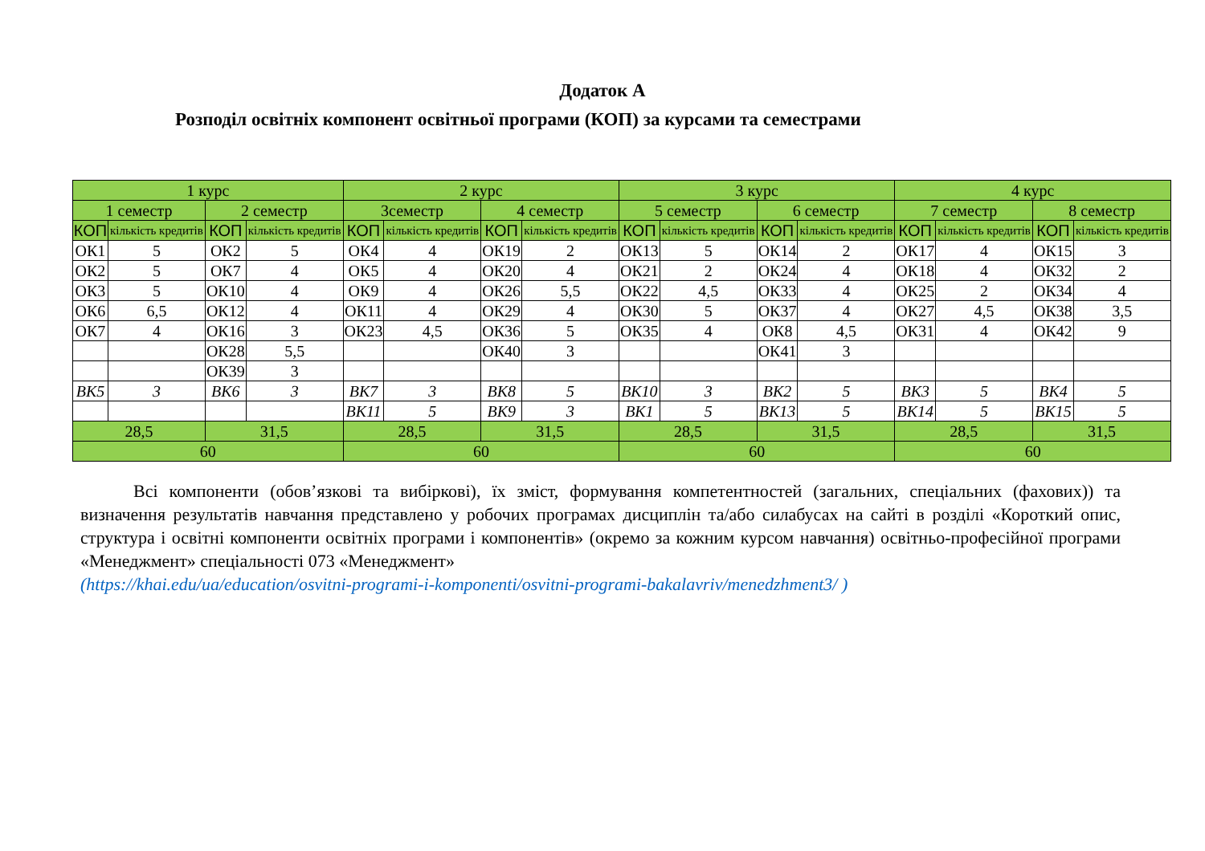Додаток А
Розподіл освітніх компонент освітньої програми (КОП) за курсами та семестрами
| 1 курс | | | | 2 курс | | | | 3 курс | | | | 4 курс | | | |
| --- | --- | --- | --- | --- | --- | --- | --- | --- | --- | --- | --- | --- | --- | --- | --- |
| 1 семестр | | 2 семестр | | 3семестр | | 4 семестр | | 5 семестр | | 6 семестр | | 7 семестр | | 8 семестр | |
| КОП | кількість кредитів | КОП | кількість кредитів | КОП | кількість кредитів | КОП | кількість кредитів | КОП | кількість кредитів | КОП | кількість кредитів | КОП | кількість кредитів | КОП | кількість кредитів |
| ОК1 | 5 | ОК2 | 5 | ОК4 | 4 | ОК19 | 2 | ОК13 | 5 | ОК14 | 2 | ОК17 | 4 | ОК15 | 3 |
| ОК2 | 5 | ОК7 | 4 | ОК5 | 4 | ОК20 | 4 | ОК21 | 2 | ОК24 | 4 | ОК18 | 4 | ОК32 | 2 |
| ОК3 | 5 | ОК10 | 4 | ОК9 | 4 | ОК26 | 5,5 | ОК22 | 4,5 | ОК33 | 4 | ОК25 | 2 | ОК34 | 4 |
| ОК6 | 6,5 | ОК12 | 4 | ОК11 | 4 | ОК29 | 4 | ОК30 | 5 | ОК37 | 4 | ОК27 | 4,5 | ОК38 | 3,5 |
| ОК7 | 4 | ОК16 | 3 | ОК23 | 4,5 | ОК36 | 5 | ОК35 | 4 | ОК8 | 4,5 | ОК31 | 4 | ОК42 | 9 |
| | | ОК28 | 5,5 | | | ОК40 | 3 | | | ОК41 | 3 | | | | |
| | | ОК39 | 3 | | | | | | | | | | | | |
| ВК5 | 3 | ВК6 | 3 | ВК7 | 3 | ВК8 | 5 | ВК10 | 3 | ВК2 | 5 | ВК3 | 5 | ВК4 | 5 |
| | | | | ВК11 | 5 | ВК9 | 3 | ВК1 | 5 | ВК13 | 5 | ВК14 | 5 | ВК15 | 5 |
| 28,5 | | 31,5 | | 28,5 | | 31,5 | | 28,5 | | 31,5 | | 28,5 | | 31,5 | |
| 60 | | | | 60 | | | | 60 | | | | 60 | | | |
Всі компоненти (обов’язкові та вибіркові), їх зміст, формування компетентностей (загальних, спеціальних (фахових)) та визначення результатів навчання представлено у робочих програмах дисциплін та/або силабусах на сайті в розділі «Короткий опис, структура і освітні компоненти освітніх програми і компонентів» (окремо за кожним курсом навчання) освітньо-професійної програми «Менеджмент» спеціальності 073 «Менеджмент»
(https://khai.edu/ua/education/osvitni-programi-i-komponenti/osvitni-programi-bakalavriv/menedzhment3/ )